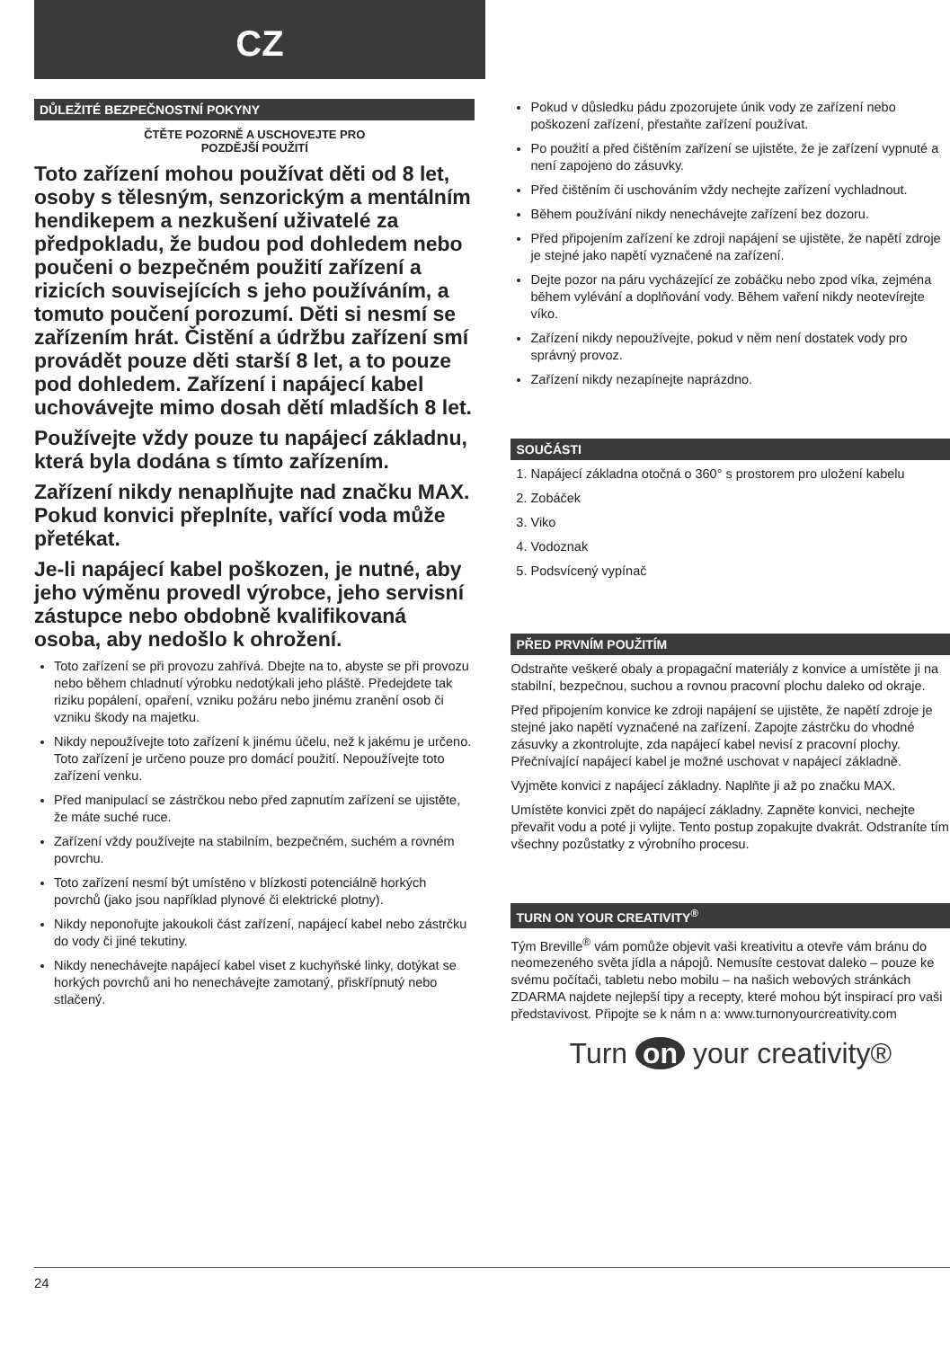CZ
DŮLEŽITÉ BEZPEČNOSTNÍ POKYNY
ČTĚTE POZORNĚ A USCHOVEJTE PRO
POZDĚJŠÍ POUŽITÍ
Toto zařízení mohou používat děti od 8 let, osoby s tělesným, senzorickým a mentálním hendikepem a nezkušení uživatelé za předpokladu, že budou pod dohledem nebo poučeni o bezpečném použití zařízení a rizicích souvisejících s jeho používáním, a tomuto poučení porozumí. Děti si nesmí se zařízením hrát. Čistění a údržbu zařízení smí provádět pouze děti starší 8 let, a to pouze pod dohledem. Zařízení i napájecí kabel uchovávejte mimo dosah dětí mladších 8 let.
Používejte vždy pouze tu napájecí základnu, která byla dodána s tímto zařízením.
Zařízení nikdy nenaplňujte nad značku MAX. Pokud konvici přeplníte, vařící voda může přetékat.
Je-li napájecí kabel poškozen, je nutné, aby jeho výměnu provedl výrobce, jeho servisní zástupce nebo obdobně kvalifikovaná osoba, aby nedošlo k ohrožení.
Toto zařízení se při provozu zahřívá. Dbejte na to, abyste se při provozu nebo během chladnutí výrobku nedotýkali jeho pláště. Předejdete tak riziku popálení, opaření, vzniku požáru nebo jinému zranění osob či vzniku škody na majetku.
Nikdy nepoužívejte toto zařízení k jinému účelu, než k jakému je určeno. Toto zařízení je určeno pouze pro domácí použití. Nepoužívejte toto zařízení venku.
Před manipulací se zástrčkou nebo před zapnutím zařízení se ujistěte, že máte suché ruce.
Zařízení vždy používejte na stabilním, bezpečném, suchém a rovném povrchu.
Toto zařízení nesmí být umístěno v blízkosti potenciálně horkých povrchů (jako jsou například plynové či elektrické plotny).
Nikdy neponořujte jakoukoli část zařízení, napájecí kabel nebo zástrčku do vody či jiné tekutiny.
Nikdy nenechávejte napájecí kabel viset z kuchyňské linky, dotýkat se horkých povrchů ani ho nenechávejte zamotaný, přiskřípnutý nebo stlačený.
Pokud v důsledku pádu zpozorujete únik vody ze zařízení nebo poškození zařízení, přestaňte zařízení používat.
Po použití a před čištěním zařízení se ujistěte, že je zařízení vypnuté a není zapojeno do zásuvky.
Před čištěním či uschováním vždy nechejte zařízení vychladnout.
Během používání nikdy nenechávejte zařízení bez dozoru.
Před připojením zařízení ke zdroji napájení se ujistěte, že napětí zdroje je stejné jako napětí vyznačené na zařízení.
Dejte pozor na páru vycházející ze zobáčku nebo zpod víka, zejména během vylévání a doplňování vody. Během vaření nikdy neotevírejte víko.
Zařízení nikdy nepoužívejte, pokud v něm není dostatek vody pro správný provoz.
Zařízení nikdy nezapínejte naprázdno.
SOUČÁSTI
1. Napájecí základna otočná o 360° s prostorem pro uložení kabelu
2. Zobáček
3. Viko
4. Vodoznak
5. Podsvícený vypínač
PŘED PRVNÍM POUŽITÍM
Odstraňte veškeré obaly a propagační materiály z konvice a umístěte ji na stabilní, bezpečnou, suchou a rovnou pracovní plochu daleko od okraje.
Před připojením konvice ke zdroji napájení se ujistěte, že napětí zdroje je stejné jako napětí vyznačené na zařízení. Zapojte zástrčku do vhodné zásuvky a zkontrolujte, zda napájecí kabel nevisí z pracovní plochy. Přečnívající napájecí kabel je možné uschovat v napájecí základně.
Vyjměte konvici z napájecí základny. Naplňte ji až po značku MAX.
Umístěte konvici zpět do napájecí základny. Zapněte konvici, nechejte převařit vodu a poté ji vylijte. Tento postup zopakujte dvakrát. Odstraníte tím všechny pozůstatky z výrobního procesu.
TURN ON YOUR CREATIVITY<sup>®</sup>
Tým Breville<sup>®</sup> vám pomůže objevit vaši kreativitu a otevře vám bránu do neomezeného světa jídla a nápojů. Nemusíte cestovat daleko – pouze ke svému počítači, tabletu nebo mobilu – na našich webových stránkách ZDARMA najdete nejlepší tipy a recepty, které mohou být inspirací pro vaši představivost. Připojte se k nám n a: www.turnonyourcreativity.com
Turn on your creativity®
24